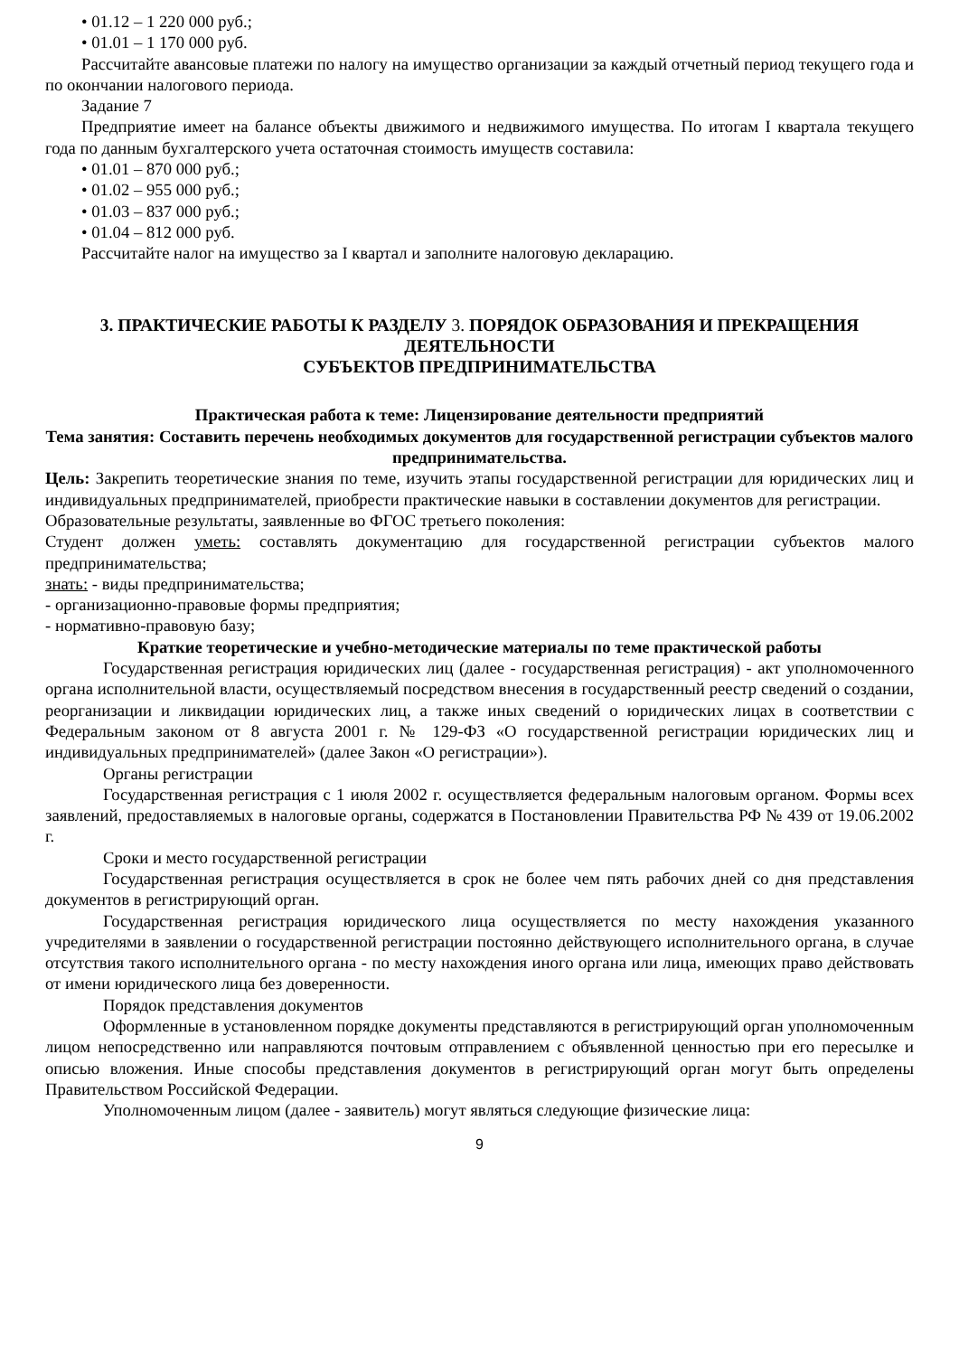• 01.12 – 1 220 000 руб.;
• 01.01 – 1 170 000 руб.
Рассчитайте авансовые платежи по налогу на имущество организации за каждый отчетный период текущего года и по окончании налогового периода.
Задание 7
Предприятие имеет на балансе объекты движимого и недвижимого имущества. По итогам I квартала текущего года по данным бухгалтерского учета остаточная стоимость имуществ составила:
• 01.01 – 870 000 руб.;
• 01.02 – 955 000 руб.;
• 01.03 – 837 000 руб.;
• 01.04 – 812 000 руб.
Рассчитайте налог на имущество за I квартал и заполните налоговую декларацию.
3. ПРАКТИЧЕСКИЕ РАБОТЫ К РАЗДЕЛУ 3. ПОРЯДОК ОБРАЗОВАНИЯ И ПРЕКРАЩЕНИЯ ДЕЯТЕЛЬНОСТИ
СУБЪЕКТОВ ПРЕДПРИНИМАТЕЛЬСТВА
Практическая работа к теме: Лицензирование деятельности предприятий
Тема занятия: Составить перечень необходимых документов для государственной регистрации субъектов малого предпринимательства.
Цель: Закрепить теоретические знания по теме, изучить этапы государственной регистрации для юридических лиц и индивидуальных предпринимателей, приобрести практические навыки в составлении документов для регистрации.
Образовательные результаты, заявленные во ФГОС третьего поколения:
Студент должен уметь: составлять документацию для государственной регистрации субъектов малого предпринимательства;
знать: - виды предпринимательства;
- организационно-правовые формы предприятия;
- нормативно-правовую базу;
Краткие теоретические и учебно-методические материалы по теме практической работы
Государственная регистрация юридических лиц (далее - государственная регистрация) - акт уполномоченного органа исполнительной власти, осуществляемый посредством внесения в государственный реестр сведений о создании, реорганизации и ликвидации юридических лиц, а также иных сведений о юридических лицах в соответствии с Федеральным законом от 8 августа 2001 г. № 129-ФЗ «О государственной регистрации юридических лиц и индивидуальных предпринимателей» (далее Закон «О регистрации»).
Органы регистрации
Государственная регистрация с 1 июля 2002 г. осуществляется федеральным налоговым органом. Формы всех заявлений, предоставляемых в налоговые органы, содержатся в Постановлении Правительства РФ № 439 от 19.06.2002 г.
Сроки и место государственной регистрации
Государственная регистрация осуществляется в срок не более чем пять рабочих дней со дня представления документов в регистрирующий орган.
Государственная регистрация юридического лица осуществляется по месту нахождения указанного учредителями в заявлении о государственной регистрации постоянно действующего исполнительного органа, в случае отсутствия такого исполнительного органа - по месту нахождения иного органа или лица, имеющих право действовать от имени юридического лица без доверенности.
Порядок представления документов
Оформленные в установленном порядке документы представляются в регистрирующий орган уполномоченным лицом непосредственно или направляются почтовым отправлением с объявленной ценностью при его пересылке и описью вложения. Иные способы представления документов в регистрирующий орган могут быть определены Правительством Российской Федерации.
Уполномоченным лицом (далее - заявитель) могут являться следующие физические лица:
9